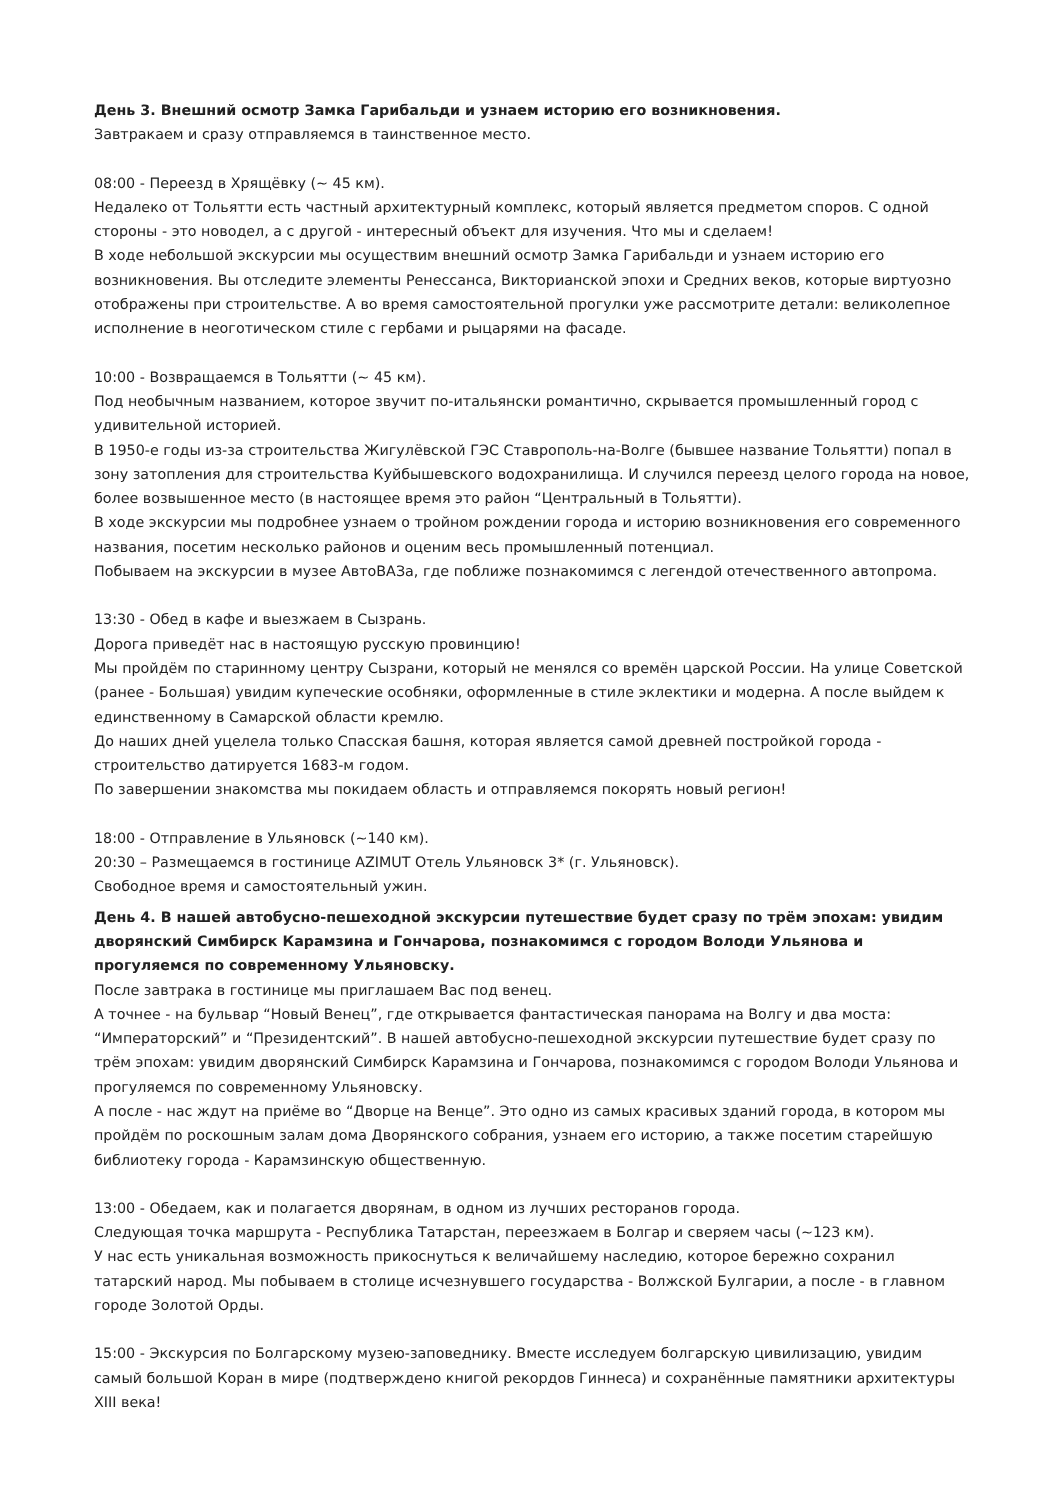День 3. Внешний осмотр Замка Гарибальди и узнаем историю его возникновения.
Завтракаем и сразу отправляемся в таинственное место.
08:00 - Переезд в Хрящёвку (~ 45 км).
Недалеко от Тольятти есть частный архитектурный комплекс, который является предметом споров. С одной стороны - это новодел, а с другой - интересный объект для изучения. Что мы и сделаем!
В ходе небольшой экскурсии мы осуществим внешний осмотр Замка Гарибальди и узнаем историю его возникновения. Вы отследите элементы Ренессанса, Викторианской эпохи и Средних веков, которые виртуозно отображены при строительстве. А во время самостоятельной прогулки уже рассмотрите детали: великолепное исполнение в неоготическом стиле с гербами и рыцарями на фасаде.
10:00 - Возвращаемся в Тольятти (~ 45 км).
Под необычным названием, которое звучит по-итальянски романтично, скрывается промышленный город с удивительной историей.
В 1950-е годы из-за строительства Жигулёвской ГЭС Ставрополь-на-Волге (бывшее название Тольятти) попал в зону затопления для строительства Куйбышевского водохранилища. И случился переезд целого города на новое, более возвышенное место (в настоящее время это район “Центральный в Тольятти).
В ходе экскурсии мы подробнее узнаем о тройном рождении города и историю возникновения его современного названия, посетим несколько районов и оценим весь промышленный потенциал.
Побываем на экскурсии в музее АвтоВАЗа, где поближе познакомимся с легендой отечественного автопрома.
13:30 - Обед в кафе и выезжаем в Сызрань.
Дорога приведёт нас в настоящую русскую провинцию!
Мы пройдём по старинному центру Сызрани, который не менялся со времён царской России. На улице Советской (ранее - Большая) увидим купеческие особняки, оформленные в стиле эклектики и модерна. А после выйдем к единственному в Самарской области кремлю.
До наших дней уцелела только Спасская башня, которая является самой древней постройкой города - строительство датируется 1683-м годом.
По завершении знакомства мы покидаем область и отправляемся покорять новый регион!
18:00 - Отправление в Ульяновск (~140 км).
20:30 – Размещаемся в гостинице AZIMUT Отель Ульяновск 3* (г. Ульяновск).
Свободное время и самостоятельный ужин.
День 4. В нашей автобусно-пешеходной экскурсии путешествие будет сразу по трём эпохам: увидим дворянский Симбирск Карамзина и Гончарова, познакомимся с городом Володи Ульянова и прогуляемся по современному Ульяновску.
После завтрака в гостинице мы приглашаем Вас под венец.
А точнее - на бульвар “Новый Венец”, где открывается фантастическая панорама на Волгу и два моста: “Императорский” и “Президентский”. В нашей автобусно-пешеходной экскурсии путешествие будет сразу по трём эпохам: увидим дворянский Симбирск Карамзина и Гончарова, познакомимся с городом Володи Ульянова и прогуляемся по современному Ульяновску.
А после - нас ждут на приёме во “Дворце на Венце”. Это одно из самых красивых зданий города, в котором мы пройдём по роскошным залам дома Дворянского собрания, узнаем его историю, а также посетим старейшую библиотеку города - Карамзинскую общественную.
13:00 - Обедаем, как и полагается дворянам, в одном из лучших ресторанов города.
Следующая точка маршрута - Республика Татарстан, переезжаем в Болгар и сверяем часы (~123 км).
У нас есть уникальная возможность прикоснуться к величайшему наследию, которое бережно сохранил татарский народ. Мы побываем в столице исчезнувшего государства - Волжской Булгарии, а после - в главном городе Золотой Орды.
15:00 - Экскурсия по Болгарскому музею-заповеднику. Вместе исследуем болгарскую цивилизацию, увидим самый большой Коран в мире (подтверждено книгой рекордов Гиннеса) и сохранённые памятники архитектуры XIII века!